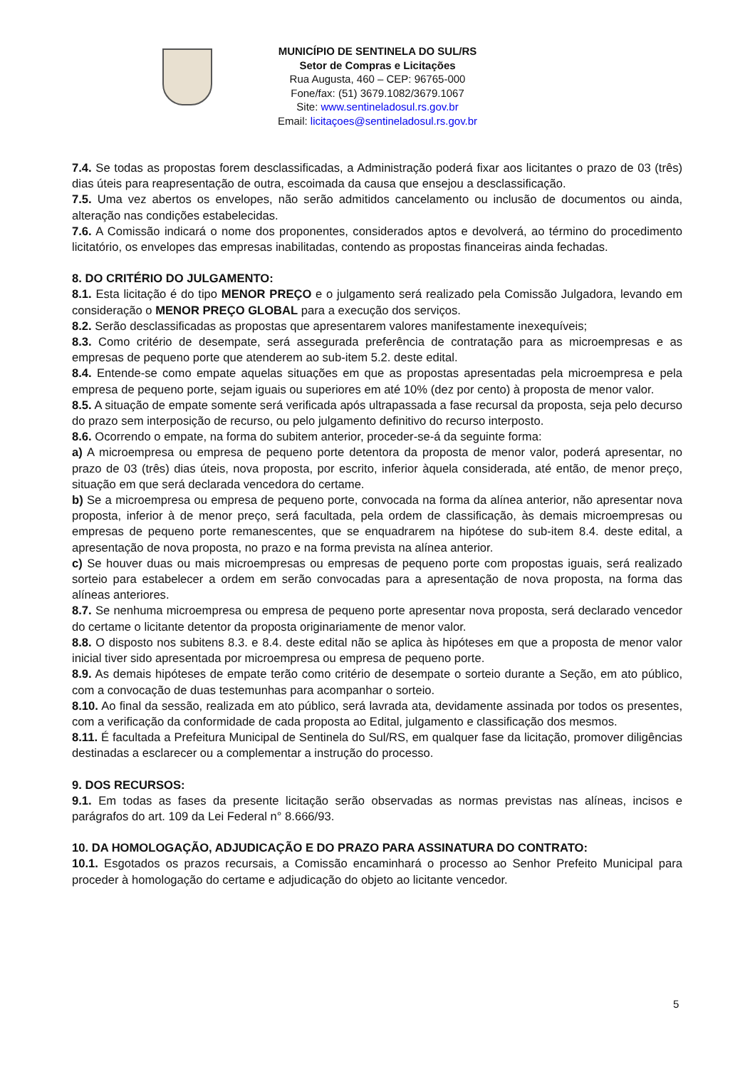MUNICÍPIO DE SENTINELA DO SUL/RS
Setor de Compras e Licitações
Rua Augusta, 460 – CEP: 96765-000
Fone/fax: (51) 3679.1082/3679.1067
Site: www.sentineladosul.rs.gov.br
Email: licitaçoes@sentineladosul.rs.gov.br
7.4. Se todas as propostas forem desclassificadas, a Administração poderá fixar aos licitantes o prazo de 03 (três) dias úteis para reapresentação de outra, escoimada da causa que ensejou a desclassificação.
7.5. Uma vez abertos os envelopes, não serão admitidos cancelamento ou inclusão de documentos ou ainda, alteração nas condições estabelecidas.
7.6. A Comissão indicará o nome dos proponentes, considerados aptos e devolverá, ao término do procedimento licitatório, os envelopes das empresas inabilitadas, contendo as propostas financeiras ainda fechadas.
8. DO CRITÉRIO DO JULGAMENTO:
8.1. Esta licitação é do tipo MENOR PREÇO e o julgamento será realizado pela Comissão Julgadora, levando em consideração o MENOR PREÇO GLOBAL para a execução dos serviços.
8.2. Serão desclassificadas as propostas que apresentarem valores manifestamente inexequíveis;
8.3. Como critério de desempate, será assegurada preferência de contratação para as microempresas e as empresas de pequeno porte que atenderem ao sub-item 5.2. deste edital.
8.4. Entende-se como empate aquelas situações em que as propostas apresentadas pela microempresa e pela empresa de pequeno porte, sejam iguais ou superiores em até 10% (dez por cento) à proposta de menor valor.
8.5. A situação de empate somente será verificada após ultrapassada a fase recursal da proposta, seja pelo decurso do prazo sem interposição de recurso, ou pelo julgamento definitivo do recurso interposto.
8.6. Ocorrendo o empate, na forma do subitem anterior, proceder-se-á da seguinte forma:
a) A microempresa ou empresa de pequeno porte detentora da proposta de menor valor, poderá apresentar, no prazo de 03 (três) dias úteis, nova proposta, por escrito, inferior àquela considerada, até então, de menor preço, situação em que será declarada vencedora do certame.
b) Se a microempresa ou empresa de pequeno porte, convocada na forma da alínea anterior, não apresentar nova proposta, inferior à de menor preço, será facultada, pela ordem de classificação, às demais microempresas ou empresas de pequeno porte remanescentes, que se enquadrarem na hipótese do sub-item 8.4. deste edital, a apresentação de nova proposta, no prazo e na forma prevista na alínea anterior.
c) Se houver duas ou mais microempresas ou empresas de pequeno porte com propostas iguais, será realizado sorteio para estabelecer a ordem em serão convocadas para a apresentação de nova proposta, na forma das alíneas anteriores.
8.7. Se nenhuma microempresa ou empresa de pequeno porte apresentar nova proposta, será declarado vencedor do certame o licitante detentor da proposta originariamente de menor valor.
8.8. O disposto nos subitens 8.3. e 8.4. deste edital não se aplica às hipóteses em que a proposta de menor valor inicial tiver sido apresentada por microempresa ou empresa de pequeno porte.
8.9. As demais hipóteses de empate terão como critério de desempate o sorteio durante a Seção, em ato público, com a convocação de duas testemunhas para acompanhar o sorteio.
8.10. Ao final da sessão, realizada em ato público, será lavrada ata, devidamente assinada por todos os presentes, com a verificação da conformidade de cada proposta ao Edital, julgamento e classificação dos mesmos.
8.11. É facultada a Prefeitura Municipal de Sentinela do Sul/RS, em qualquer fase da licitação, promover diligências destinadas a esclarecer ou a complementar a instrução do processo.
9. DOS RECURSOS:
9.1. Em todas as fases da presente licitação serão observadas as normas previstas nas alíneas, incisos e parágrafos do art. 109 da Lei Federal n° 8.666/93.
10. DA HOMOLOGAÇÃO, ADJUDICAÇÃO E DO PRAZO PARA ASSINATURA DO CONTRATO:
10.1. Esgotados os prazos recursais, a Comissão encaminhará o processo ao Senhor Prefeito Municipal para proceder à homologação do certame e adjudicação do objeto ao licitante vencedor.
5